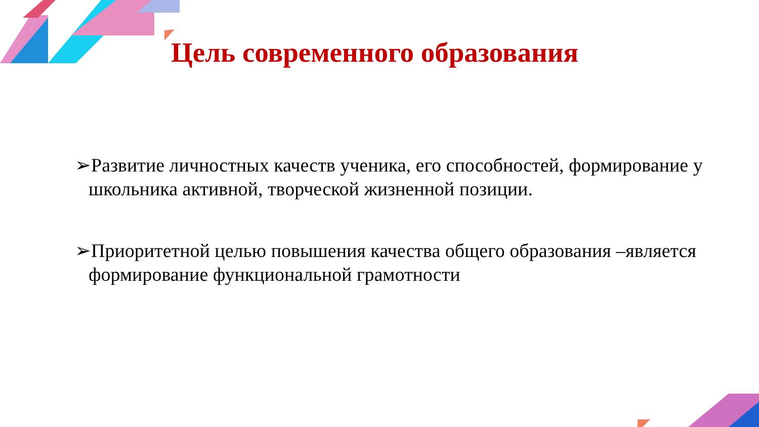Цель современного образования
➢Развитие личностных качеств ученика, его способностей, формирование у школьника активной, творческой жизненной позиции.
➢Приоритетной целью повышения качества общего образования –является формирование функциональной грамотности